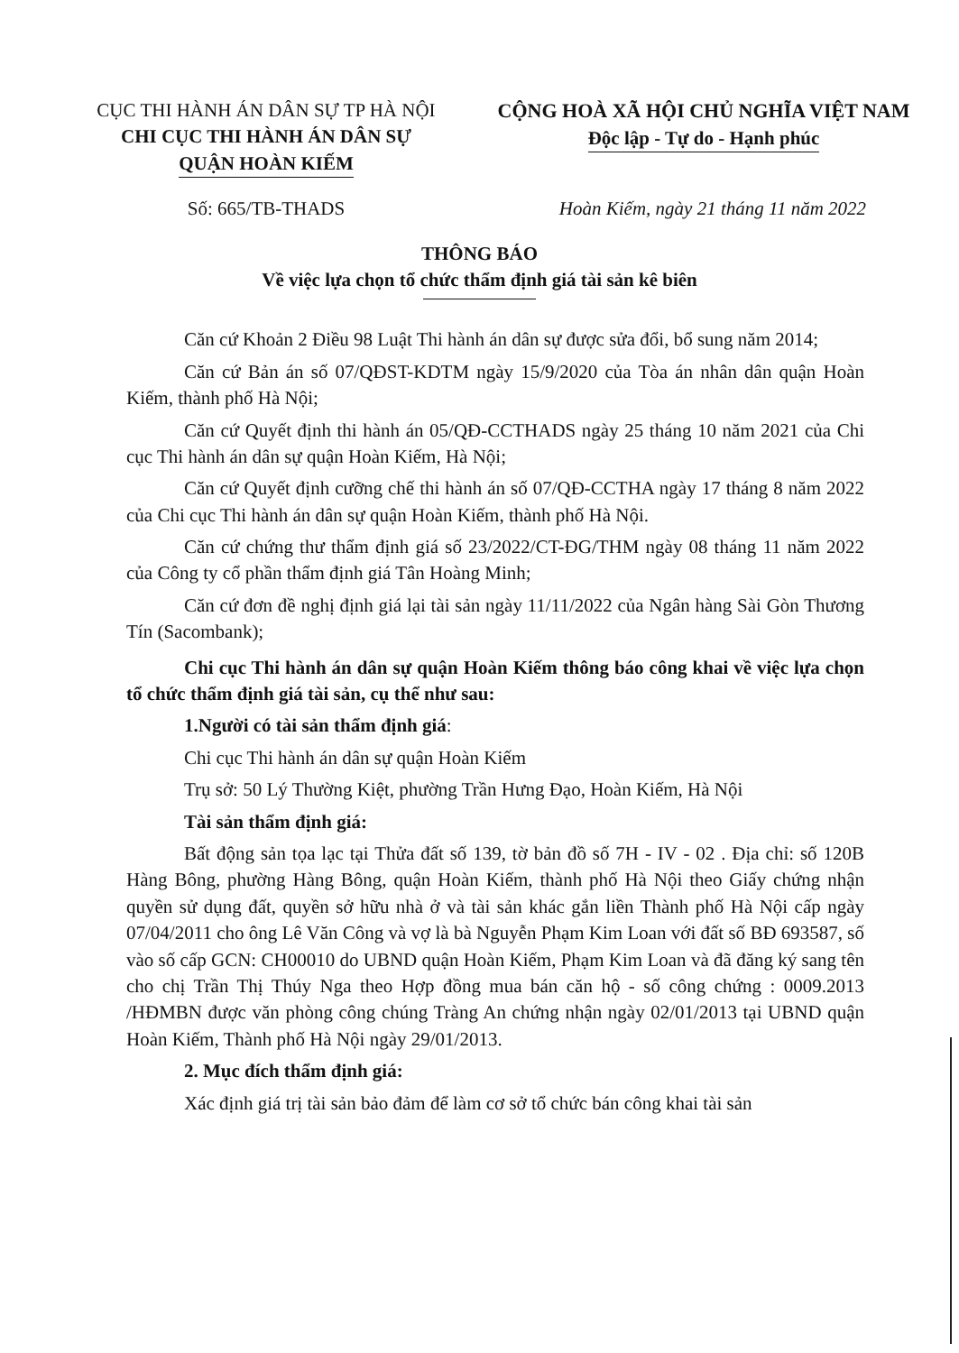CỤC THI HÀNH ÁN DÂN SỰ TP HÀ NỘI
CHI CỤC THI HÀNH ÁN DÂN SỰ
QUẬN HOÀN KIẾM
CỘNG HOÀ XÃ HỘI CHỦ NGHĨA VIỆT NAM
Độc lập - Tự do - Hạnh phúc
Số: 665/TB-THADS Hoàn Kiếm, ngày 21 tháng 11 năm 2022
THÔNG BÁO
Về việc lựa chọn tổ chức thẩm định giá tài sản kê biên
Căn cứ Khoản 2 Điều 98 Luật Thi hành án dân sự được sửa đổi, bổ sung năm 2014;
Căn cứ Bản án số 07/QĐST-KDTM ngày 15/9/2020 của Tòa án nhân dân quận Hoàn Kiếm, thành phố Hà Nội;
Căn cứ Quyết định thi hành án 05/QĐ-CCTHADS ngày 25 tháng 10 năm 2021 của Chi cục Thi hành án dân sự quận Hoàn Kiếm, Hà Nội;
Căn cứ Quyết định cưỡng chế thi hành án số 07/QĐ-CCTHA ngày 17 tháng 8 năm 2022 của Chi cục Thi hành án dân sự quận Hoàn Kiếm, thành phố Hà Nội.
Căn cứ chứng thư thẩm định giá số 23/2022/CT-ĐG/THM ngày 08 tháng 11 năm 2022 của Công ty cổ phần thẩm định giá Tân Hoàng Minh;
Căn cứ đơn đề nghị định giá lại tài sản ngày 11/11/2022 của Ngân hàng Sài Gòn Thương Tín (Sacombank);
Chi cục Thi hành án dân sự quận Hoàn Kiếm thông báo công khai về việc lựa chọn tổ chức thẩm định giá tài sản, cụ thể như sau:
1.Người có tài sản thẩm định giá:
Chi cục Thi hành án dân sự quận Hoàn Kiếm
Trụ sở: 50 Lý Thường Kiệt, phường Trần Hưng Đạo, Hoàn Kiếm, Hà Nội
Tài sản thẩm định giá:
Bất động sản tọa lạc tại Thửa đất số 139, tờ bản đồ số 7H - IV - 02 . Địa chỉ: số 120B Hàng Bông, phường Hàng Bông, quận Hoàn Kiếm, thành phố Hà Nội theo Giấy chứng nhận quyền sử dụng đất, quyền sở hữu nhà ở và tài sản khác gắn liền Thành phố Hà Nội cấp ngày 07/04/2011 cho ông Lê Văn Công và vợ là bà Nguyễn Phạm Kim Loan với đất số BĐ 693587, số vào số cấp GCN: CH00010 do UBND quận Hoàn Kiếm, Phạm Kim Loan và đã đăng ký sang tên cho chị Trần Thị Thúy Nga theo Hợp đồng mua bán căn hộ - số công chứng : 0009.2013 /HĐMBN được văn phòng công chúng Tràng An chứng nhận ngày 02/01/2013 tại UBND quận Hoàn Kiếm, Thành phố Hà Nội ngày 29/01/2013.
2. Mục đích thẩm định giá:
Xác định giá trị tài sản bảo đảm để làm cơ sở tổ chức bán công khai tài sản